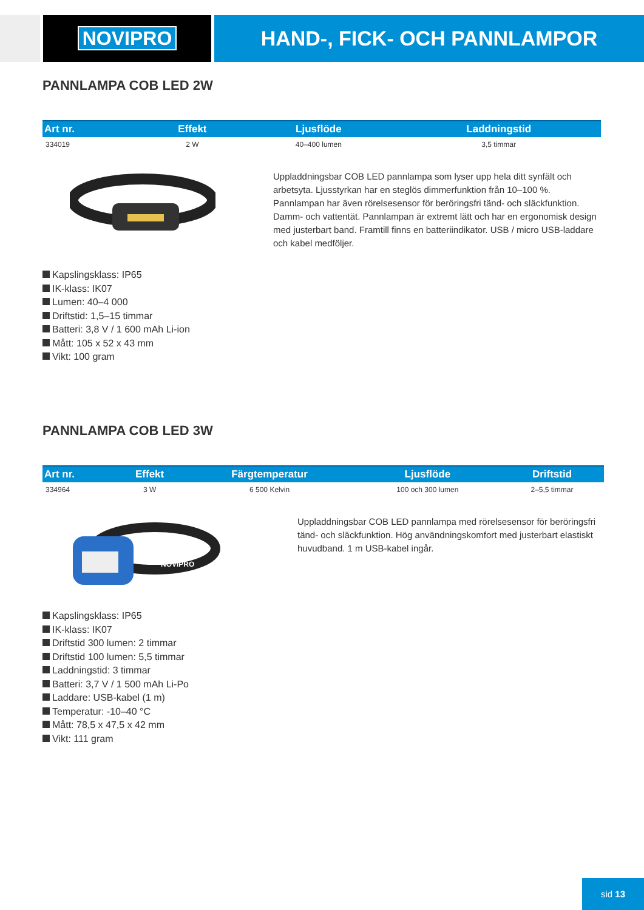NOVIPRO HAND-, FICK- OCH PANNLAMPOR
PANNLAMPA COB LED 2W
| Art nr. | Effekt | Ljusflöde | Laddningstid |
| --- | --- | --- | --- |
| 334019 | 2 W | 40–400 lumen | 3,5 timmar |
Uppladdningsbar COB LED pannlampa som lyser upp hela ditt synfält och arbetsyta. Ljusstyrkan har en steglös dimmerfunktion från 10–100 %. Pannlampan har även rörelsesensor för beröringsfri tänd- och släckfunktion. Damm- och vattentät. Pannlampan är extremt lätt och har en ergonomisk design med justerbart band. Framtill finns en batteriindikator. USB / micro USB-laddare och kabel medföljer.
Kapslingsklass: IP65
IK-klass: IK07
Lumen: 40–4 000
Driftstid: 1,5–15 timmar
Batteri: 3,8 V / 1 600 mAh Li-ion
Mått: 105 x 52 x 43 mm
Vikt: 100 gram
PANNLAMPA COB LED 3W
| Art nr. | Effekt | Färgtemperatur | Ljusflöde | Driftstid |
| --- | --- | --- | --- | --- |
| 334964 | 3 W | 6 500 Kelvin | 100 och 300 lumen | 2–5,5 timmar |
NOVIPRO
Uppladdningsbar COB LED pannlampa med rörelsesensor för beröringsfri tänd- och släckfunktion. Hög användningskomfort med justerbart elastiskt huvudband. 1 m USB-kabel ingår.
Kapslingsklass: IP65
IK-klass: IK07
Driftstid 300 lumen: 2 timmar
Driftstid 100 lumen: 5,5 timmar
Laddningstid: 3 timmar
Batteri: 3,7 V / 1 500 mAh Li-Po
Laddare: USB-kabel (1 m)
Temperatur: -10–40 °C
Mått: 78,5 x 47,5 x 42 mm
Vikt: 111 gram
sid 13